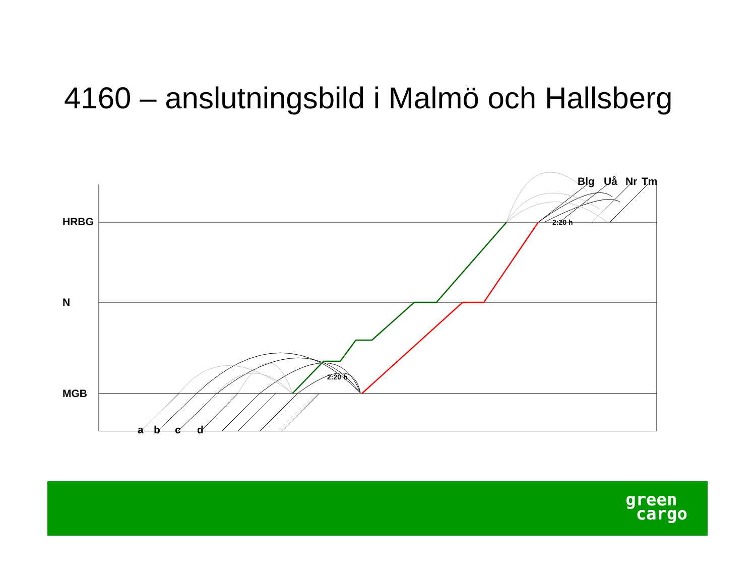4160 – anslutningsbild i Malmö och Hallsberg
HRBG
N
MGB
Blg Uå Nr Tm
2:20 h
2:20 h
a b c d
green
cargo